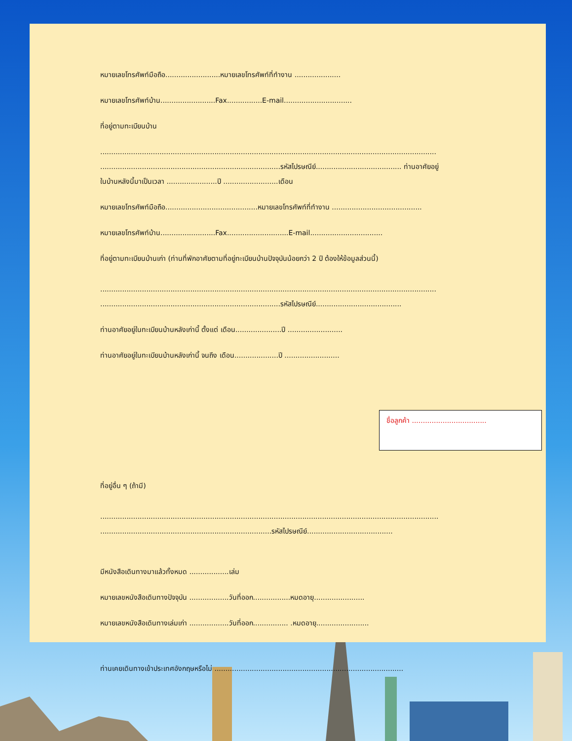หมายเลขโทรศัพท์มือถือ.........................หมายเลขโทรศัพท์ที่ทำงาน .....................
หมายเลขโทรศัพท์บ้าน.........................Fax................E-mail...............................
ที่อยู่ตามทะเบียนบ้าน
.........................................................................................................................................................
..................................................................................รหัสไปรษณีย์....................................... ท่านอาศัยอยู่
ในบ้านหลังนี้มาเป็นเวลา .......................ปี .........................เดือน
หมายเลขโทรศัพท์มือถือ..........................................หมายเลขโทรศัพท์ที่ทำงาน .........................................
หมายเลขโทรศัพท์บ้าน.........................Fax............................E-mail.................................
ที่อยู่ตามทะเบียนบ้านเก่า (ท่านที่พักอาศัยตามที่อยู่ทะเบียนบ้านปัจจุบันน้อยกว่า 2 ปี ต้องให้ข้อมูลส่วนนี้)
.........................................................................................................................................................
..................................................................................รหัสไปรษณีย์.......................................
ท่านอาศัยอยู่ในทะเบียนบ้านหลังเก่านี้ ตั้งแต่ เดือน.....................ปี .........................
ท่านอาศัยอยู่ในทะเบียนบ้านหลังเก่านี้ จนถึง เดือน....................ปี .........................
ชื่อลูกค้า ..................................
ที่อยู่อื่น ๆ (ถ้ามี)
..........................................................................................................................................................
..............................................................................รหัสไปรษณีย์.......................................
มีหนังสือเดินทางมาแล้วทั้งหมด ..................เล่ม
หมายเลขหนังสือเดินทางปัจจุบัน ..................วันที่ออก.................หมดอายุ.......................
หมายเลขหนังสือเดินทางเล่มเก่า ..................วันที่ออก................ .หมดอายุ........................
ท่านเคยเดินทางเข้าประเทศอังกฤษหรือไม่ ......................................................................................